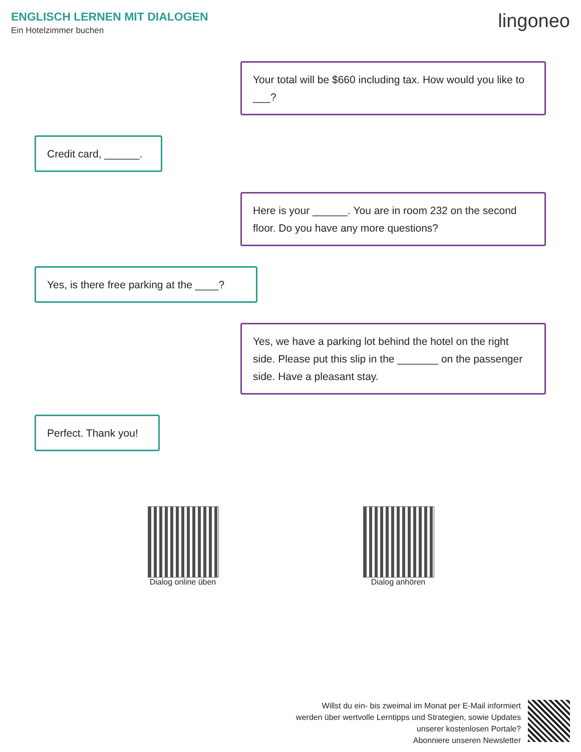ENGLISCH LERNEN MIT DIALOGEN
Ein Hotelzimmer buchen lingoneo
Your total will be $660 including tax. How would you like to ___?
Credit card, ______.
Here is your ______. You are in room 232 on the second floor. Do you have any more questions?
Yes, is there free parking at the ____?
Yes, we have a parking lot behind the hotel on the right side. Please put this slip in the _______ on the passenger side. Have a pleasant stay.
Perfect. Thank you!
Dialog online üben
Dialog anhören
Willst du ein- bis zweimal im Monat per E-Mail informiert
werden über wertvolle Lerntipps und Strategien, sowie Updates
unserer kostenlosen Portale?
Abonniere unseren Newsletter